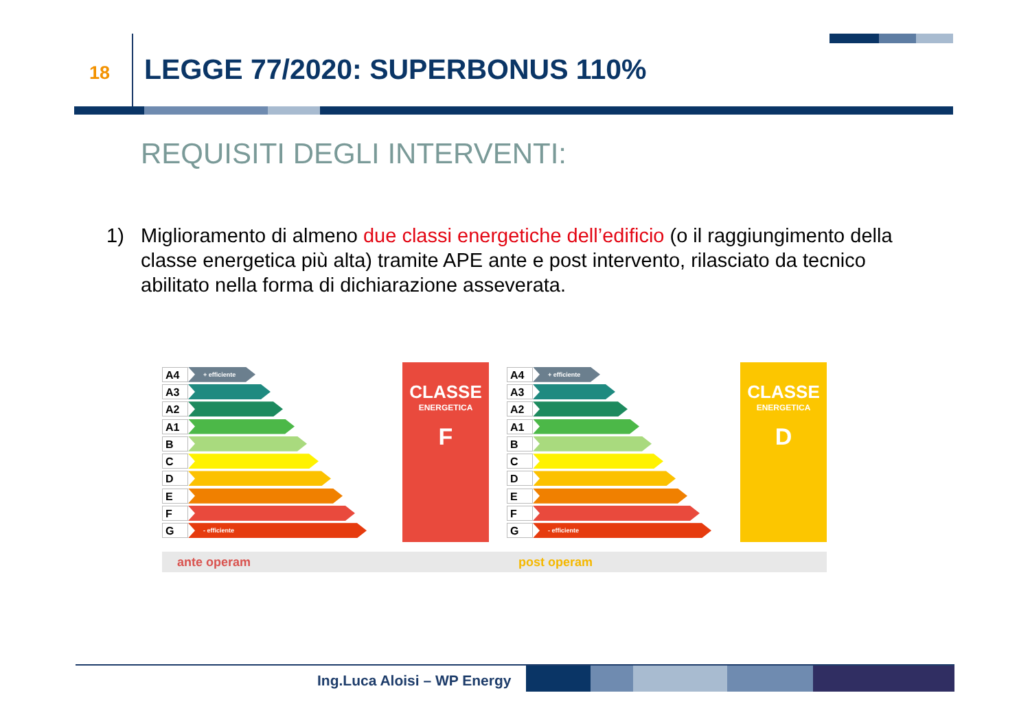18
LEGGE 77/2020: SUPERBONUS 110%
REQUISITI DEGLI INTERVENTI:
1) Miglioramento di almeno due classi energetiche dell’edificio (o il raggiungimento della classe energetica più alta) tramite APE ante e post intervento, rilasciato da tecnico abilitato nella forma di dichiarazione asseverata.
A4
+ efficiente
A3
A2
A1
B
C
D
E
F
G
- efficiente
CLASSE
ENERGETICA
F
A4
+ efficiente
A3
A2
A1
B
C
D
E
F
G
- efficiente
CLASSE
ENERGETICA
D
ante operam post operam
Ing.Luca Aloisi – WP Energy